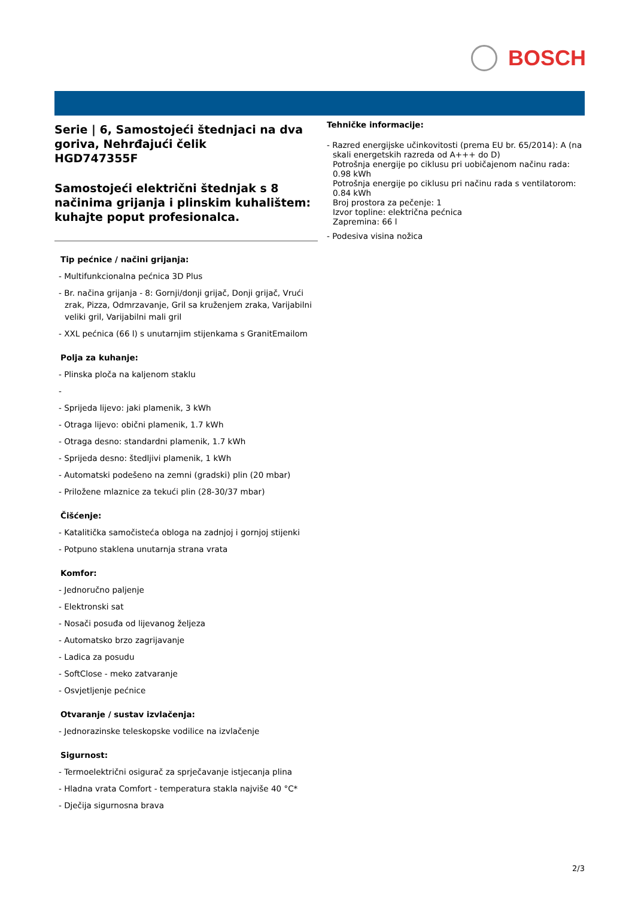BOSCH
Serie | 6, Samostojeći štednjaci na dva goriva, Nehrđajući čelik
HGD747355F
Samostojeći električni štednjak s 8 načinima grijanja i plinskim kuhalištem: kuhajte poput profesionalca.
Tip pećnice / načini grijanja:
- Multifunkcionalna pećnica 3D Plus
- Br. načina grijanja - 8: Gornji/donji grijač, Donji grijač, Vrući zrak, Pizza, Odmrzavanje, Gril sa kruženjem zraka, Varijabilni veliki gril, Varijabilni mali gril
- XXL pećnica (66 l) s unutarnjim stijenkama s GranitEmailom
Polja za kuhanje:
- Plinska ploča na kaljenom staklu
-
- Sprijeda lijevo: jaki plamenik, 3 kWh
- Otraga lijevo: obični plamenik, 1.7 kWh
- Otraga desno: standardni plamenik, 1.7 kWh
- Sprijeda desno: štedljivi plamenik, 1 kWh
- Automatski podešeno na zemni (gradski) plin (20 mbar)
- Priložene mlaznice za tekući plin (28-30/37 mbar)
Čišćenje:
- Katalitička samočisteća obloga na zadnjoj i gornjoj stijenki
- Potpuno staklena unutarnja strana vrata
Komfor:
- Jednoručno paljenje
- Elektronski sat
- Nosači posuđa od lijevanog željeza
- Automatsko brzo zagrijavanje
- Ladica za posudu
- SoftClose - meko zatvaranje
- Osvjetljenje pećnice
Otvaranje / sustav izvlačenja:
- Jednorazinske teleskopske vodilice na izvlačenje
Sigurnost:
- Termoelektrični osigurač za sprječavanje istjecanja plina
- Hladna vrata Comfort - temperatura stakla najviše 40 °C*
- Dječija sigurnosna brava
Tehničke informacije:
- Razred energijske učinkovitosti (prema EU br. 65/2014): A (na skali energetskih razreda od A+++ do D)
Potrošnja energije po ciklusu pri uobičajenom načinu rada: 0.98 kWh
Potrošnja energije po ciklusu pri načinu rada s ventilatorom: 0.84 kWh
Broj prostora za pečenje: 1
Izvor topline: električna pećnica
Zapremina: 66 l
- Podesiva visina nožica
2/3